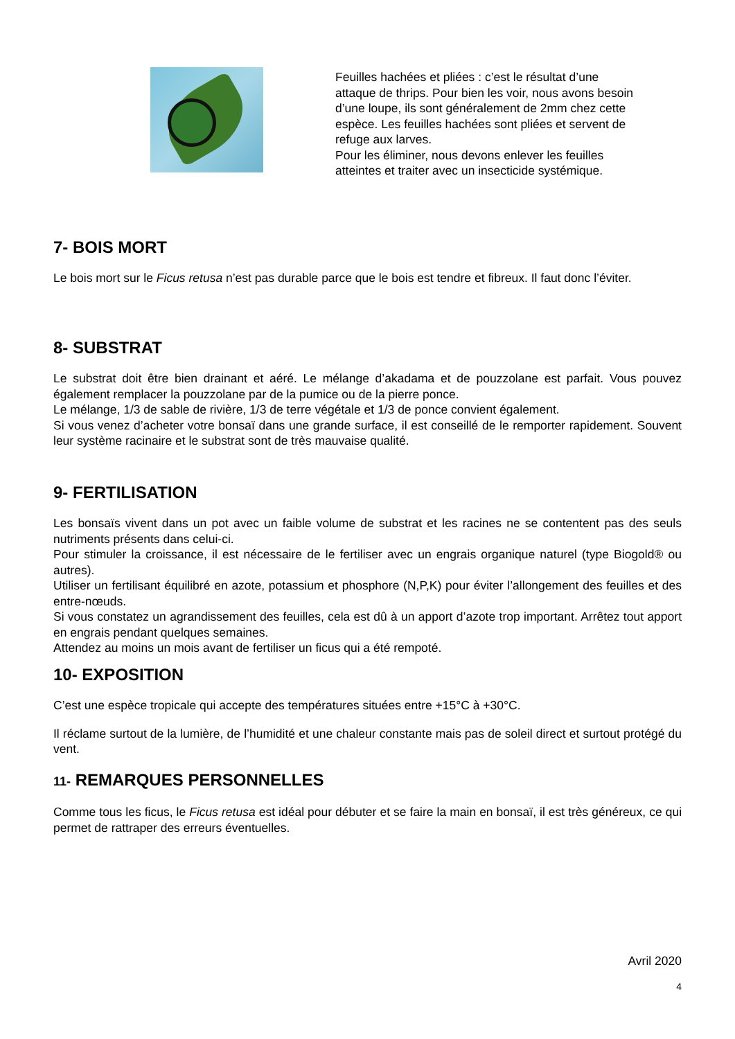Feuilles hachées et pliées : c’est le résultat d’une attaque de thrips. Pour bien les voir, nous avons besoin d’une loupe, ils sont généralement de 2mm chez cette espèce. Les feuilles hachées sont pliées et servent de refuge aux larves.
Pour les éliminer, nous devons enlever les feuilles atteintes et traiter avec un insecticide systémique.
7- BOIS MORT
Le bois mort sur le Ficus retusa n’est pas durable parce que le bois est tendre et fibreux. Il faut donc l’éviter.
8- SUBSTRAT
Le substrat doit être bien drainant et aéré. Le mélange d’akadama et de pouzzolane est parfait. Vous pouvez également remplacer la pouzzolane par de la pumice ou de la pierre ponce.
Le mélange, 1/3 de sable de rivière, 1/3 de terre végétale et 1/3 de ponce convient également.
Si vous venez d’acheter votre bonsaï dans une grande surface, il est conseillé de le remporter rapidement. Souvent leur système racinaire et le substrat sont de très mauvaise qualité.
9- FERTILISATION
Les bonsaïs vivent dans un pot avec un faible volume de substrat et les racines ne se contentent pas des seuls nutriments présents dans celui-ci.
Pour stimuler la croissance, il est nécessaire de le fertiliser avec un engrais organique naturel (type Biogold® ou autres).
Utiliser un fertilisant équilibré en azote, potassium et phosphore (N,P,K) pour éviter l’allongement des feuilles et des entre-nœuds.
Si vous constatez un agrandissement des feuilles, cela est dû à un apport d’azote trop important. Arrêtez tout apport en engrais pendant quelques semaines.
Attendez au moins un mois avant de fertiliser un ficus qui a été rempoté.
10- EXPOSITION
C’est une espèce tropicale qui accepte des températures situées entre +15°C à +30°C.
Il réclame surtout de la lumière, de l’humidité et une chaleur constante mais pas de soleil direct et surtout protégé du vent.
11- REMARQUES PERSONNELLES
Comme tous les ficus, le Ficus retusa est idéal pour débuter et se faire la main en bonsaï, il est très généreux, ce qui permet de rattraper des erreurs éventuelles.
Avril 2020
4